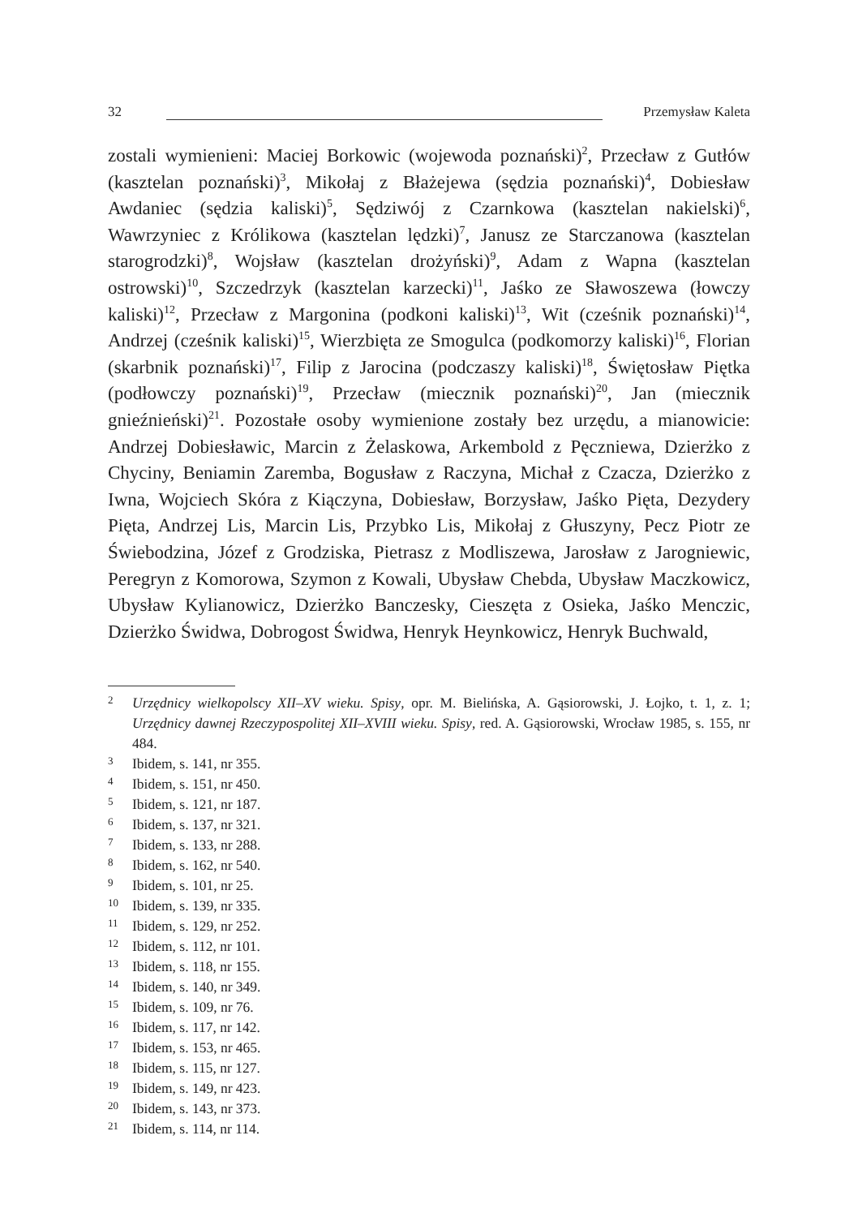32 Przemysław Kaleta
zostali wymienieni: Maciej Borkowic (wojewoda poznański)<sup>2</sup>, Przecław z Gutłów (kasztelan poznański)<sup>3</sup>, Mikołaj z Błażejewa (sędzia poznański)<sup>4</sup>, Dobiesław Awdaniec (sędzia kaliski)<sup>5</sup>, Sędziwój z Czarnkowa (kasztelan nakielski)<sup>6</sup>, Wawrzyniec z Królikowa (kasztelan lędzki)<sup>7</sup>, Janusz ze Starczanowa (kasztelan starogrodzki)<sup>8</sup>, Wojsław (kasztelan drożyński)<sup>9</sup>, Adam z Wapna (kasztelan ostrowski)<sup>10</sup>, Szczedrzyk (kasztelan karzecki)<sup>11</sup>, Jaśko ze Sławoszewa (łowczy kaliski)<sup>12</sup>, Przecław z Margonina (podkoni kaliski)<sup>13</sup>, Wit (cześnik poznański)<sup>14</sup>, Andrzej (cześnik kaliski)<sup>15</sup>, Wierzbięta ze Smogulca (podkomorzy kaliski)<sup>16</sup>, Florian (skarbnik poznański)<sup>17</sup>, Filip z Jarocina (podczaszy kaliski)<sup>18</sup>, Świętosław Piętka (podłowczy poznański)<sup>19</sup>, Przecław (miecznik poznański)<sup>20</sup>, Jan (miecznik gnieźnieński)<sup>21</sup>. Pozostałe osoby wymienione zostały bez urzędu, a mianowicie: Andrzej Dobiesławic, Marcin z Żelaskowa, Arkembold z Pęczniewa, Dzierżko z Chyciny, Beniamin Zaremba, Bogusław z Raczyna, Michał z Czacza, Dzierżko z Iwna, Wojciech Skóra z Kiączyna, Dobiesław, Borzysław, Jaśko Pięta, Dezydery Pięta, Andrzej Lis, Marcin Lis, Przybko Lis, Mikołaj z Głuszyny, Pecz Piotr ze Świebodzina, Józef z Grodziska, Pietrasz z Modliszewa, Jarosław z Jarogniewic, Peregryn z Komorowa, Szymon z Kowali, Ubysław Chebda, Ubysław Maczkowicz, Ubysław Kylianowicz, Dzierżko Banczesky, Cieszęta z Osieka, Jaśko Menczic, Dzierżko Świdwa, Dobrogost Świdwa, Henryk Heynkowicz, Henryk Buchwald,
2 Urzędnicy wielkopolscy XII–XV wieku. Spisy, opr. M. Bielińska, A. Gąsiorowski, J. Łojko, t. 1, z. 1; Urzędnicy dawnej Rzeczypospolitej XII–XVIII wieku. Spisy, red. A. Gąsiorowski, Wrocław 1985, s. 155, nr 484.
3 Ibidem, s. 141, nr 355.
4 Ibidem, s. 151, nr 450.
5 Ibidem, s. 121, nr 187.
6 Ibidem, s. 137, nr 321.
7 Ibidem, s. 133, nr 288.
8 Ibidem, s. 162, nr 540.
9 Ibidem, s. 101, nr 25.
10 Ibidem, s. 139, nr 335.
11 Ibidem, s. 129, nr 252.
12 Ibidem, s. 112, nr 101.
13 Ibidem, s. 118, nr 155.
14 Ibidem, s. 140, nr 349.
15 Ibidem, s. 109, nr 76.
16 Ibidem, s. 117, nr 142.
17 Ibidem, s. 153, nr 465.
18 Ibidem, s. 115, nr 127.
19 Ibidem, s. 149, nr 423.
20 Ibidem, s. 143, nr 373.
21 Ibidem, s. 114, nr 114.